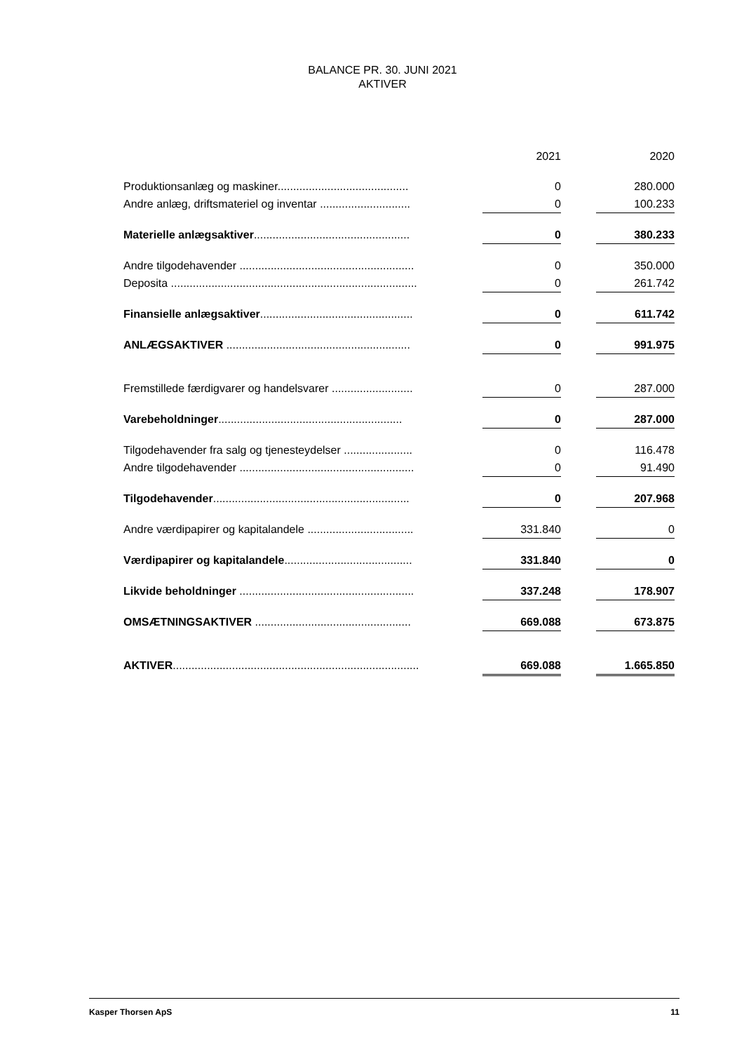BALANCE PR. 30. JUNI 2021
AKTIVER
| | | 2021 | | 2020 |
| Produktionsanlæg og maskiner.......................................... | | 0 | | 280.000 |
| Andre anlæg, driftsmateriel og inventar ............................. | | 0 | | 100.233 |
| Materielle anlægsaktiver .................................................. | | 0 | | 380.233 |
| Andre tilgodehavender ........................................................ | | 0 | | 350.000 |
| Deposita ............................................................................... | | 0 | | 261.742 |
| Finansielle anlægsaktiver ................................................. | | 0 | | 611.742 |
| ANLÆGSAKTIVER ........................................................... | | 0 | | 991.975 |
| Fremstillede færdigvarer og handelsvarer .......................... | | 0 | | 287.000 |
| Varebeholdninger ........................................................... | | 0 | | 287.000 |
| Tilgodehavender fra salg og tjenesteydelser ...................... | | 0 | | 116.478 |
| Andre tilgodehavender ........................................................ | | 0 | | 91.490 |
| Tilgodehavender ............................................................... | | 0 | | 207.968 |
| Andre værdipapirer og kapitalandele .................................. | | 331.840 | | 0 |
| Værdipapirer og kapitalandele ......................................... | | 331.840 | | 0 |
| Likvide beholdninger ........................................................ | | 337.248 | | 178.907 |
| OMSÆTNINGSAKTIVER .................................................. | | 669.088 | | 673.875 |
| AKTIVER ............................................................................... | | 669.088 | | 1.665.850 |
Kasper Thorsen ApS 11